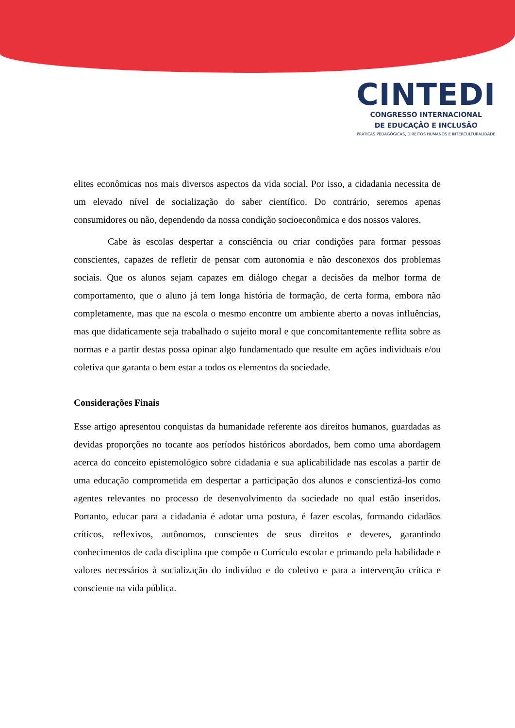CINTEDI
CONGRESSO INTERNACIONAL
DE EDUCAÇÃO E INCLUSÃO
PRÁTICAS PEDAGÓGICAS, DIREITOS HUMANOS E INTERCULTURALIDADE
elites econômicas nos mais diversos aspectos da vida social. Por isso, a cidadania necessita de um elevado nível de socialização do saber científico. Do contrário, seremos apenas consumidores ou não, dependendo da nossa condição socioeconômica e dos nossos valores.
Cabe às escolas despertar a consciência ou criar condições para formar pessoas conscientes, capazes de refletir de pensar com autonomia e não desconexos dos problemas sociais. Que os alunos sejam capazes em diálogo chegar a decisões da melhor forma de comportamento, que o aluno já tem longa história de formação, de certa forma, embora não completamente, mas que na escola o mesmo encontre um ambiente aberto a novas influências, mas que didaticamente seja trabalhado o sujeito moral e que concomitantemente reflita sobre as normas e a partir destas possa opinar algo fundamentado que resulte em ações individuais e/ou coletiva que garanta o bem estar a todos os elementos da sociedade.
Considerações Finais
Esse artigo apresentou conquistas da humanidade referente aos direitos humanos, guardadas as devidas proporções no tocante aos períodos históricos abordados, bem como uma abordagem acerca do conceito epistemológico sobre cidadania e sua aplicabilidade nas escolas a partir de uma educação comprometida em despertar a participação dos alunos e conscientizá-los como agentes relevantes no processo de desenvolvimento da sociedade no qual estão inseridos. Portanto, educar para a cidadania é adotar uma postura, é fazer escolas, formando cidadãos críticos, reflexivos, autônomos, conscientes de seus direitos e deveres, garantindo conhecimentos de cada disciplina que compõe o Currículo escolar e primando pela habilidade e valores necessários à socialização do indivíduo e do coletivo e para a intervenção crítica e consciente na vida pública.